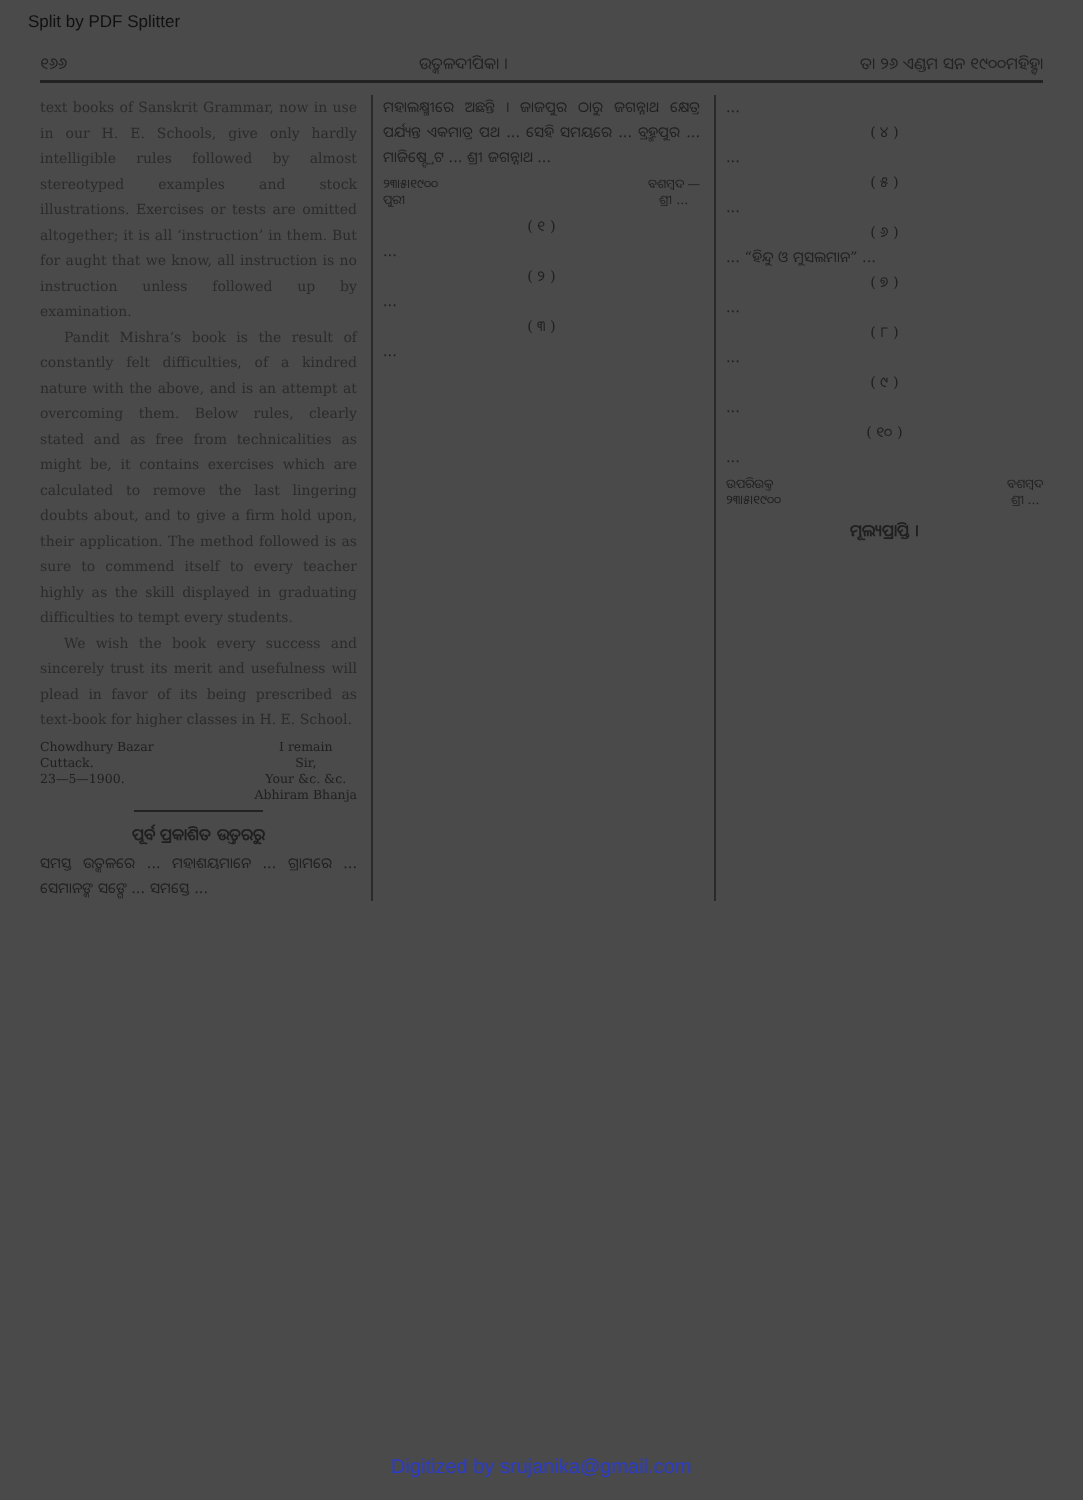Split by PDF Splitter
୧୬୬ ଉତ୍କଳଦୀପିକା । ତା ୨୬ ଏଣ୍ଡମ ସନ ୧୯୦୦ମହିହ୍ବା
text books of Sanskrit Grammar, now in use in our H. E. Schools, give only hardly intelligible rules followed by almost stereotyped examples and stock illustrations. Exercises or tests are omitted altogether; it is all ‘instruction’ in them. But for aught that we know, all instruction is no instruction unless followed up by examination.
Pandit Mishra’s book is the result of constantly felt difficulties, of a kindred nature with the above, and is an attempt at overcoming them. Below rules, clearly stated and as free from technicalities as might be, it contains exercises which are calculated to remove the last lingering doubts about, and to give a firm hold upon, their application. The method followed is as sure to commend itself to every teacher highly as the skill displayed in graduating difficulties to tempt every students.
We wish the book every success and sincerely trust its merit and usefulness will plead in favor of its being prescribed as text-book for higher classes in H. E. School.
Chowdhury Bazar
Cuttack.
23—5—1900.
I remain
Sir,
Your &c. &c.
Abhiram Bhanja
ପୂର୍ବ ପ୍ରକାଶିତ ଉତ୍ତରରୁ
ସମସ୍ତ ଉତ୍କଳରେ ... ମହାଶୟମାନେ ... ଗ୍ରାମରେ ... ସେମାନଙ୍କ ସଙ୍ଗେ ... ସମସ୍ତେ ...
ମହାଲକ୍ଷ୍ମୀରେ ଅଛନ୍ତି । ଜାଜପୁର ଠାରୁ ଜଗନ୍ନାଥ କ୍ଷେତ୍ର ପର୍ଯ୍ୟନ୍ତ ଏକମାତ୍ର ପଥ ... ସେହି ସମୟରେ ... ବ୍ରହ୍ମପୁର ... ମାଜିଷ୍ଟ୍ରେଟ ... ଶ୍ରୀ ଜଗନ୍ନାଥ ...
୨୩।୫।୧୯୦୦
ପୁରୀ
ବଶମ୍ବଦ —
ଶ୍ରୀ ...
( ୧ )
...
( ୨ )
...
( ୩ )
...
...
( ୪ )
...
( ୫ )
...
( ୬ )
... “ହିନ୍ଦୁ ଓ ମୁସଲମାନ” ...
( ୭ )
...
( ୮ )
...
( ୯ )
...
( ୧୦ )
...
ଉପରିଉକ୍ତ
୨୩।୫।୧୯୦୦
ବଶମ୍ବଦ
ଶ୍ରୀ ...
ମୂଲ୍ୟପ୍ରାପ୍ତି ।
Digitized by srujanika@gmail.com